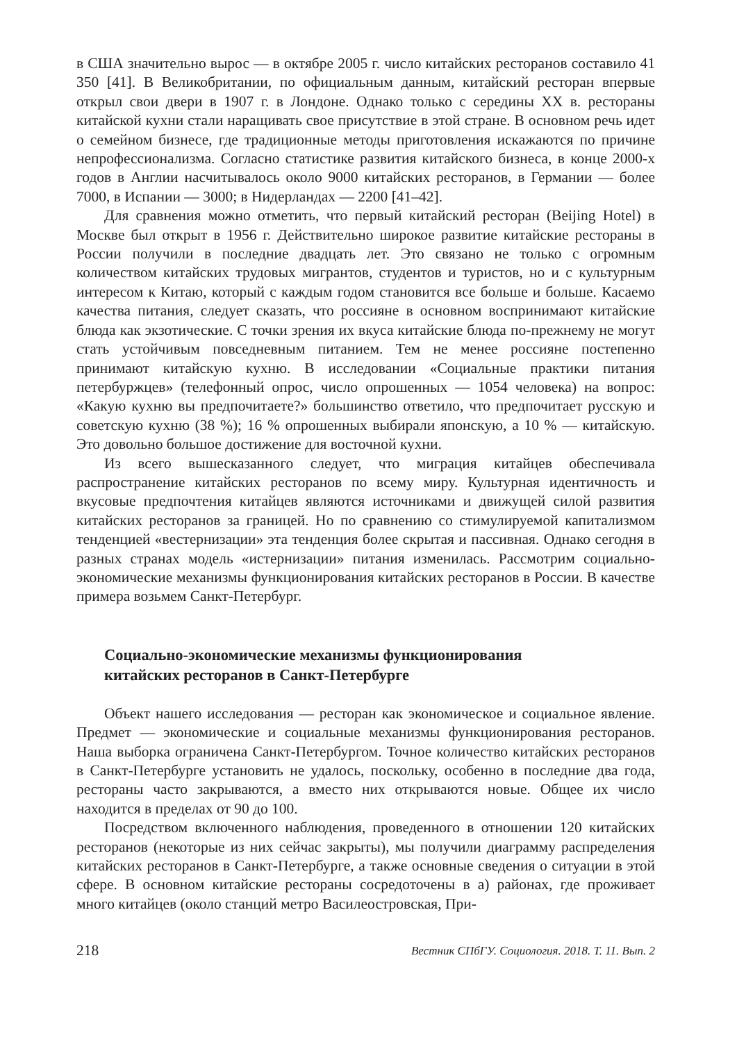в США значительно вырос — в октябре 2005 г. число китайских ресторанов составило 41 350 [41]. В Великобритании, по официальным данным, китайский ресторан впервые открыл свои двери в 1907 г. в Лондоне. Однако только с середины XX в. рестораны китайской кухни стали наращивать свое присутствие в этой стране. В основном речь идет о семейном бизнесе, где традиционные методы приготовления искажаются по причине непрофессионализма. Согласно статистике развития китайского бизнеса, в конце 2000-х годов в Англии насчитывалось около 9000 китайских ресторанов, в Германии — более 7000, в Испании — 3000; в Нидерландах — 2200 [41–42].
Для сравнения можно отметить, что первый китайский ресторан (Beijing Hotel) в Москве был открыт в 1956 г. Действительно широкое развитие китайские рестораны в России получили в последние двадцать лет. Это связано не только с огромным количеством китайских трудовых мигрантов, студентов и туристов, но и с культурным интересом к Китаю, который с каждым годом становится все больше и больше. Касаемо качества питания, следует сказать, что россияне в основном воспринимают китайские блюда как экзотические. С точки зрения их вкуса китайские блюда по-прежнему не могут стать устойчивым повседневным питанием. Тем не менее россияне постепенно принимают китайскую кухню. В исследовании «Социальные практики питания петербуржцев» (телефонный опрос, число опрошенных — 1054 человека) на вопрос: «Какую кухню вы предпочитаете?» большинство ответило, что предпочитает русскую и советскую кухню (38 %); 16 % опрошенных выбирали японскую, а 10 % — китайскую. Это довольно большое достижение для восточной кухни.
Из всего вышесказанного следует, что миграция китайцев обеспечивала распространение китайских ресторанов по всему миру. Культурная идентичность и вкусовые предпочтения китайцев являются источниками и движущей силой развития китайских ресторанов за границей. Но по сравнению со стимулируемой капитализмом тенденцией «вестернизации» эта тенденция более скрытая и пассивная. Однако сегодня в разных странах модель «истернизации» питания изменилась. Рассмотрим социально-экономические механизмы функционирования китайских ресторанов в России. В качестве примера возьмем Санкт-Петербург.
Социально-экономические механизмы функционирования
китайских ресторанов в Санкт-Петербурге
Объект нашего исследования — ресторан как экономическое и социальное явление. Предмет — экономические и социальные механизмы функционирования ресторанов. Наша выборка ограничена Санкт-Петербургом. Точное количество китайских ресторанов в Санкт-Петербурге установить не удалось, поскольку, особенно в последние два года, рестораны часто закрываются, а вместо них открываются новые. Общее их число находится в пределах от 90 до 100.
Посредством включенного наблюдения, проведенного в отношении 120 китайских ресторанов (некоторые из них сейчас закрыты), мы получили диаграмму распределения китайских ресторанов в Санкт-Петербурге, а также основные сведения о ситуации в этой сфере. В основном китайские рестораны сосредоточены в а) районах, где проживает много китайцев (около станций метро Василеостровская, При-
218 Вестник СПбГУ. Социология. 2018. Т. 11. Вып. 2